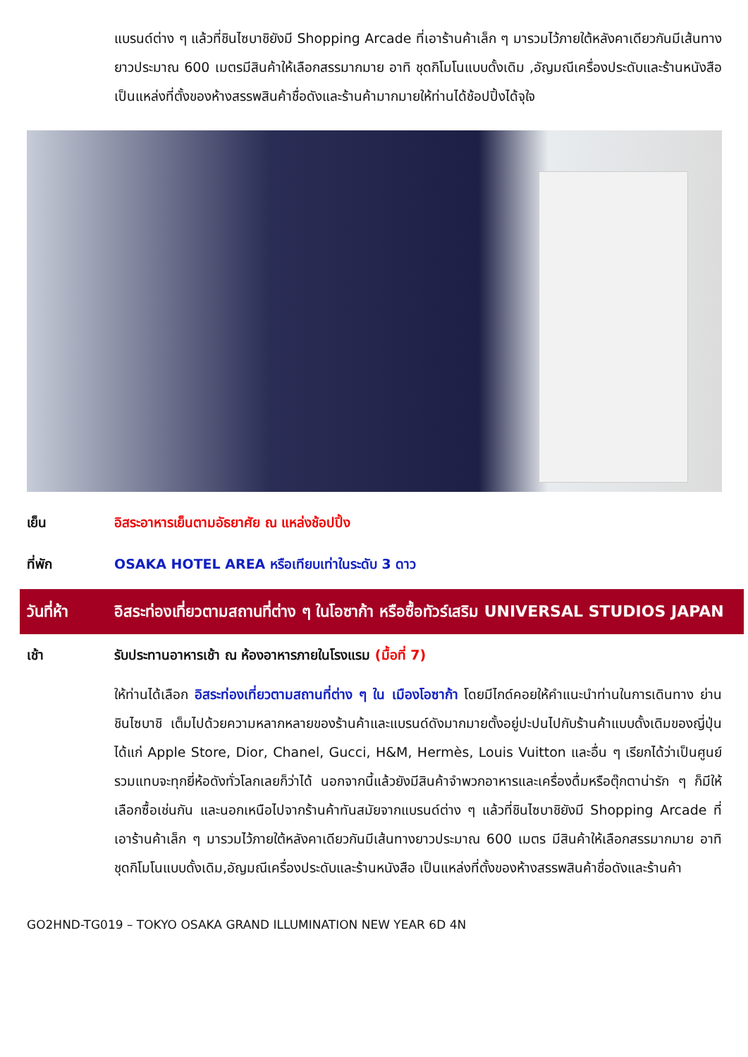แบรนด์ต่าง ๆ แล้วที่ชินไซบาชิยังมี Shopping Arcade ที่เอาร้านค้าเล็ก ๆ มารวมไว้ภายใต้หลังคาเดียวกันมีเส้นทางยาวประมาณ 600 เมตรมีสินค้าให้เลือกสรรมากมาย อาทิ ชุดกิโมโนแบบดั้งเดิม ,อัญมณีเครื่องประดับและร้านหนังสือ เป็นแหล่งที่ตั้งของห้างสรรพสินค้าชื่อดังและร้านค้ามากมายให้ท่านได้ช้อปปิ้งได้จุใจ
เย็น อิสระอาหารเย็นตามอัธยาศัย ณ แหล่งช้อปปิ้ง
ที่พัก OSAKA HOTEL AREA หรือเทียบเท่าในระดับ 3 ดาว
วันที่ห้า อิสระท่องเที่ยวตามสถานที่ต่าง ๆ ในโอซาก้า หรือซื้อทัวร์เสริม UNIVERSAL STUDIOS JAPAN
เช้า รับประทานอาหารเช้า ณ ห้องอาหารภายในโรงแรม (มื้อที่ 7)
ให้ท่านได้เลือก อิสระท่องเที่ยวตามสถานที่ต่าง ๆ ใน เมืองโอซาก้า โดยมีไกด์คอยให้คำแนะนำท่านในการเดินทาง ย่านชินไซบาชิ เต็มไปด้วยความหลากหลายของร้านค้าและแบรนด์ดังมากมายตั้งอยู่ปะปนไปกับร้านค้าแบบดั้งเดิมของญี่ปุ่น ได้แก่ Apple Store, Dior, Chanel, Gucci, H&M, Hermès, Louis Vuitton และอื่น ๆ เรียกได้ว่าเป็นศูนย์รวมแทบจะทุกยี่ห้อดังทั่วโลกเลยก็ว่าได้ นอกจากนี้แล้วยังมีสินค้าจำพวกอาหารและเครื่องดื่มหรือตุ๊กตาน่ารัก ๆ ก็มีให้เลือกซื้อเช่นกัน และนอกเหนือไปจากร้านค้าทันสมัยจากแบรนด์ต่าง ๆ แล้วที่ชินไซบาชิยังมี Shopping Arcade ที่เอาร้านค้าเล็ก ๆ มารวมไว้ภายใต้หลังคาเดียวกันมีเส้นทางยาวประมาณ 600 เมตร มีสินค้าให้เลือกสรรมากมาย อาทิ ชุดกิโมโนแบบดั้งเดิม,อัญมณีเครื่องประดับและร้านหนังสือ เป็นแหล่งที่ตั้งของห้างสรรพสินค้าชื่อดังและร้านค้า
GO2HND-TG019 – TOKYO OSAKA GRAND ILLUMINATION NEW YEAR 6D 4N